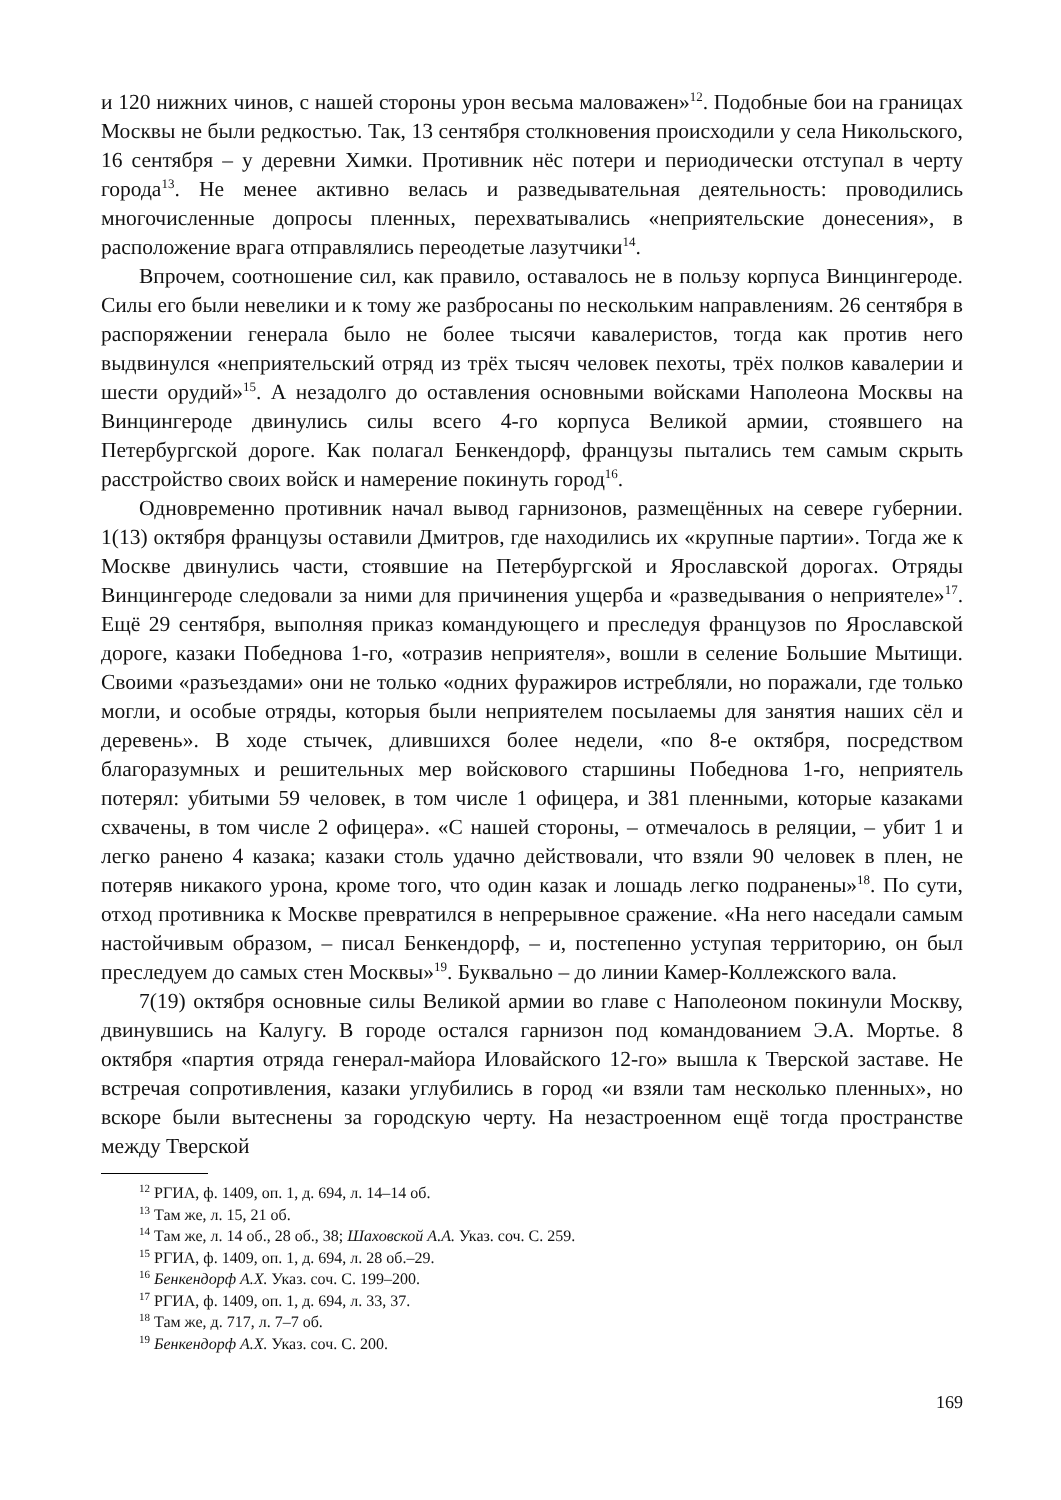и 120 нижних чинов, с нашей стороны урон весьма маловажен»<sup>12</sup>. Подобные бои на границах Москвы не были редкостью. Так, 13 сентября столкновения происходили у села Никольского, 16 сентября – у деревни Химки. Противник нёс потери и периодически отступал в черту города<sup>13</sup>. Не менее активно велась и разведывательная деятельность: проводились многочисленные допросы пленных, перехватывались «неприятельские донесения», в расположение врага отправлялись переодетые лазутчики<sup>14</sup>.
Впрочем, соотношение сил, как правило, оставалось не в пользу корпуса Винцингероде. Силы его были невелики и к тому же разбросаны по нескольким направлениям. 26 сентября в распоряжении генерала было не более тысячи кавалеристов, тогда как против него выдвинулся «неприятельский отряд из трёх тысяч человек пехоты, трёх полков кавалерии и шести орудий»<sup>15</sup>. А незадолго до оставления основными войсками Наполеона Москвы на Винцингероде двинулись силы всего 4-го корпуса Великой армии, стоявшего на Петербургской дороге. Как полагал Бенкендорф, французы пытались тем самым скрыть расстройство своих войск и намерение покинуть город<sup>16</sup>.
Одновременно противник начал вывод гарнизонов, размещённых на севере губернии. 1(13) октября французы оставили Дмитров, где находились их «крупные партии». Тогда же к Москве двинулись части, стоявшие на Петербургской и Ярославской дорогах. Отряды Винцингероде следовали за ними для причинения ущерба и «разведывания о неприятеле»<sup>17</sup>. Ещё 29 сентября, выполняя приказ командующего и преследуя французов по Ярославской дороге, казаки Победнова 1-го, «отразив неприятеля», вошли в селение Большие Мытищи. Своими «разъездами» они не только «одних фуражиров истребляли, но поражали, где только могли, и особые отряды, которыя были неприятелем посылаемы для занятия наших сёл и деревень». В ходе стычек, длившихся более недели, «по 8-е октября, посредством благоразумных и решительных мер войскового старшины Победнова 1-го, неприятель потерял: убитыми 59 человек, в том числе 1 офицера, и 381 пленными, которые казаками схвачены, в том числе 2 офицера». «С нашей стороны, – отмечалось в реляции, – убит 1 и легко ранено 4 казака; казаки столь удачно действовали, что взяли 90 человек в плен, не потеряв никакого урона, кроме того, что один казак и лошадь легко подранены»<sup>18</sup>. По сути, отход противника к Москве превратился в непрерывное сражение. «На него наседали самым настойчивым образом, – писал Бенкендорф, – и, постепенно уступая территорию, он был преследуем до самых стен Москвы»<sup>19</sup>. Буквально – до линии Камер-Коллежского вала.
7(19) октября основные силы Великой армии во главе с Наполеоном покинули Москву, двинувшись на Калугу. В городе остался гарнизон под командованием Э.А. Мортье. 8 октября «партия отряда генерал-майора Иловайского 12-го» вышла к Тверской заставе. Не встречая сопротивления, казаки углубились в город «и взяли там несколько пленных», но вскоре были вытеснены за городскую черту. На незастроенном ещё тогда пространстве между Тверской
<sup>12</sup> РГИА, ф. 1409, оп. 1, д. 694, л. 14–14 об.
<sup>13</sup> Там же, л. 15, 21 об.
<sup>14</sup> Там же, л. 14 об., 28 об., 38; Шаховской А.А. Указ. соч. С. 259.
<sup>15</sup> РГИА, ф. 1409, оп. 1, д. 694, л. 28 об.–29.
<sup>16</sup> Бенкендорф А.Х. Указ. соч. С. 199–200.
<sup>17</sup> РГИА, ф. 1409, оп. 1, д. 694, л. 33, 37.
<sup>18</sup> Там же, д. 717, л. 7–7 об.
<sup>19</sup> Бенкендорф А.Х. Указ. соч. С. 200.
169